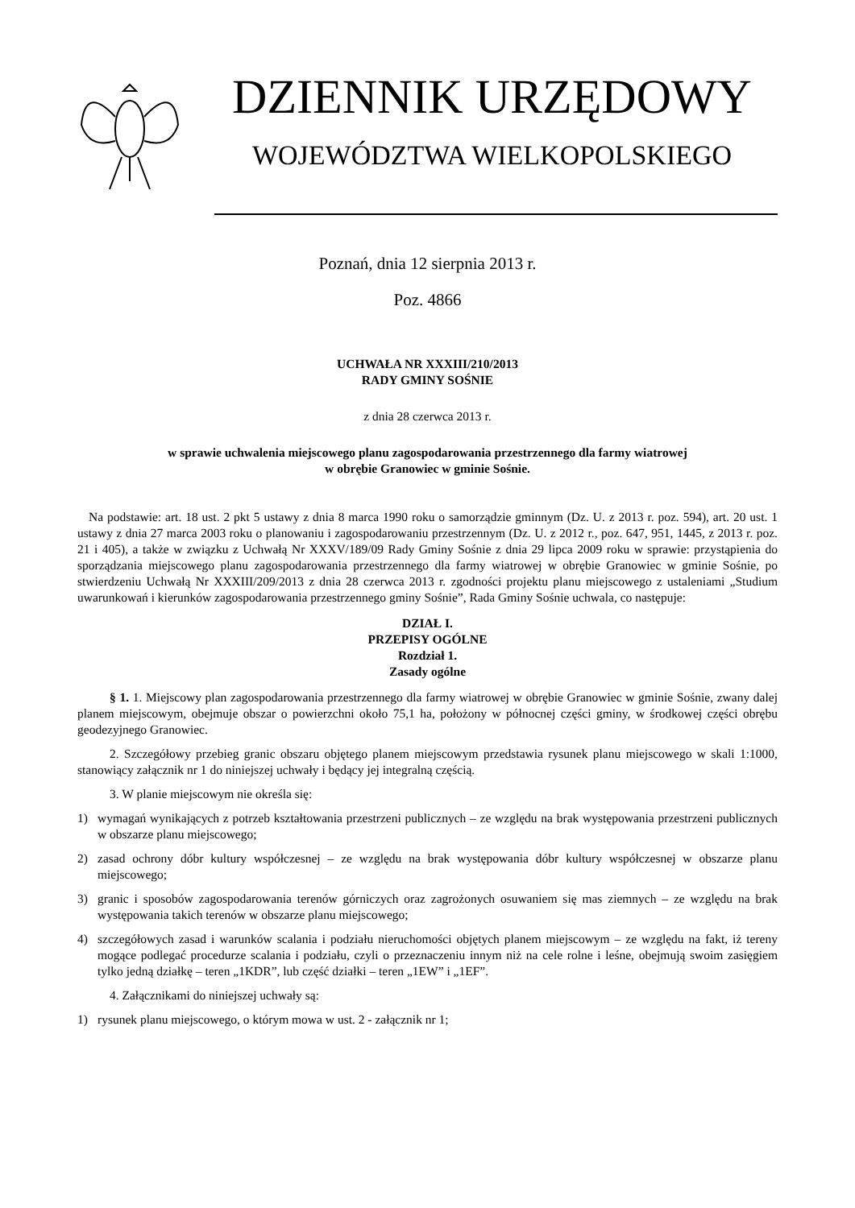DZIENNIK URZĘDOWY
WOJEWÓDZTWA WIELKOPOLSKIEGO
Poznań, dnia 12 sierpnia 2013 r.
Poz. 4866
UCHWAŁA NR XXXIII/210/2013
RADY GMINY SOŚNIE
z dnia 28 czerwca 2013 r.
w sprawie uchwalenia miejscowego planu zagospodarowania przestrzennego dla farmy wiatrowej
w obrębie Granowiec w gminie Sośnie.
Na podstawie: art. 18 ust. 2 pkt 5 ustawy z dnia 8 marca 1990 roku o samorządzie gminnym (Dz. U. z 2013 r. poz. 594), art. 20 ust. 1 ustawy z dnia 27 marca 2003 roku o planowaniu i zagospodarowaniu przestrzennym (Dz. U. z 2012 r., poz. 647, 951, 1445, z 2013 r. poz. 21 i 405), a także w związku z Uchwałą Nr XXXV/189/09 Rady Gminy Sośnie z dnia 29 lipca 2009 roku w sprawie: przystąpienia do sporządzania miejscowego planu zagospodarowania przestrzennego dla farmy wiatrowej w obrębie Granowiec w gminie Sośnie, po stwierdzeniu Uchwałą Nr XXXIII/209/2013 z dnia 28 czerwca 2013 r. zgodności projektu planu miejscowego z ustaleniami „Studium uwarunkowań i kierunków zagospodarowania przestrzennego gminy Sośnie”, Rada Gminy Sośnie uchwala, co następuje:
DZIAŁ I.
PRZEPISY OGÓLNE
Rozdział 1.
Zasady ogólne
§ 1. 1. Miejscowy plan zagospodarowania przestrzennego dla farmy wiatrowej w obrębie Granowiec w gminie Sośnie, zwany dalej planem miejscowym, obejmuje obszar o powierzchni około 75,1 ha, położony w północnej części gminy, w środkowej części obrębu geodezyjnego Granowiec.
2. Szczegółowy przebieg granic obszaru objętego planem miejscowym przedstawia rysunek planu miejscowego w skali 1:1000, stanowiący załącznik nr 1 do niniejszej uchwały i będący jej integralną częścią.
3. W planie miejscowym nie określa się:
1) wymagań wynikających z potrzeb kształtowania przestrzeni publicznych – ze względu na brak występowania przestrzeni publicznych w obszarze planu miejscowego;
2) zasad ochrony dóbr kultury współczesnej – ze względu na brak występowania dóbr kultury współczesnej w obszarze planu miejscowego;
3) granic i sposobów zagospodarowania terenów górniczych oraz zagrożonych osuwaniem się mas ziemnych – ze względu na brak występowania takich terenów w obszarze planu miejscowego;
4) szczegółowych zasad i warunków scalania i podziału nieruchomości objętych planem miejscowym – ze względu na fakt, iż tereny mogące podlegać procedurze scalania i podziału, czyli o przeznaczeniu innym niż na cele rolne i leśne, obejmują swoim zasięgiem tylko jedną działkę – teren „1KDR”, lub część działki – teren „1EW” i „1EF”.
4. Załącznikami do niniejszej uchwały są:
1) rysunek planu miejscowego, o którym mowa w ust. 2 - załącznik nr 1;